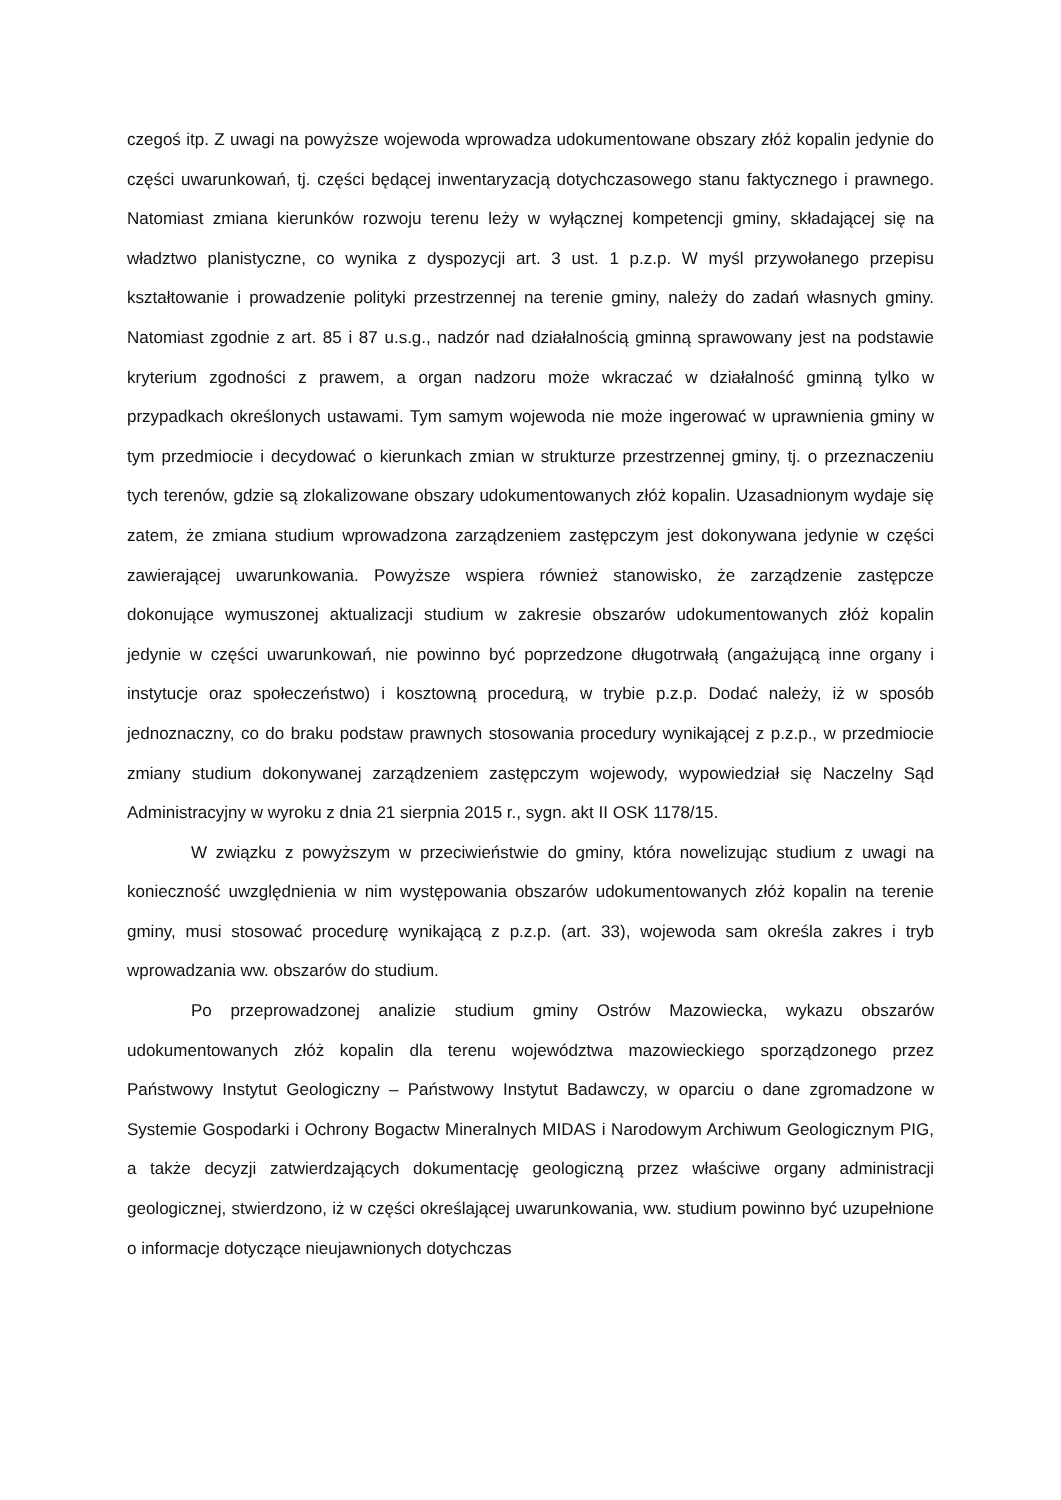czegoś itp. Z uwagi na powyższe wojewoda wprowadza udokumentowane obszary złóż kopalin jedynie do części uwarunkowań, tj. części będącej inwentaryzacją dotychczasowego stanu faktycznego i prawnego. Natomiast zmiana kierunków rozwoju terenu leży w wyłącznej kompetencji gminy, składającej się na władztwo planistyczne, co wynika z dyspozycji art. 3 ust. 1 p.z.p. W myśl przywołanego przepisu kształtowanie i prowadzenie polityki przestrzennej na terenie gminy, należy do zadań własnych gminy. Natomiast zgodnie z art. 85 i 87 u.s.g., nadzór nad działalnością gminną sprawowany jest na podstawie kryterium zgodności z prawem, a organ nadzoru może wkraczać w działalność gminną tylko w przypadkach określonych ustawami. Tym samym wojewoda nie może ingerować w uprawnienia gminy w tym przedmiocie i decydować o kierunkach zmian w strukturze przestrzennej gminy, tj. o przeznaczeniu tych terenów, gdzie są zlokalizowane obszary udokumentowanych złóż kopalin. Uzasadnionym wydaje się zatem, że zmiana studium wprowadzona zarządzeniem zastępczym jest dokonywana jedynie w części zawierającej uwarunkowania. Powyższe wspiera również stanowisko, że zarządzenie zastępcze dokonujące wymuszonej aktualizacji studium w zakresie obszarów udokumentowanych złóż kopalin jedynie w części uwarunkowań, nie powinno być poprzedzone długotrwałą (angażującą inne organy i instytucje oraz społeczeństwo) i kosztowną procedurą, w trybie p.z.p. Dodać należy, iż w sposób jednoznaczny, co do braku podstaw prawnych stosowania procedury wynikającej z p.z.p., w przedmiocie zmiany studium dokonywanej zarządzeniem zastępczym wojewody, wypowiedział się Naczelny Sąd Administracyjny w wyroku z dnia 21 sierpnia 2015 r., sygn. akt II OSK 1178/15.
W związku z powyższym w przeciwieństwie do gminy, która nowelizując studium z uwagi na konieczność uwzględnienia w nim występowania obszarów udokumentowanych złóż kopalin na terenie gminy, musi stosować procedurę wynikającą z p.z.p. (art. 33), wojewoda sam określa zakres i tryb wprowadzania ww. obszarów do studium.
Po przeprowadzonej analizie studium gminy Ostrów Mazowiecka, wykazu obszarów udokumentowanych złóż kopalin dla terenu województwa mazowieckiego sporządzonego przez Państwowy Instytut Geologiczny – Państwowy Instytut Badawczy, w oparciu o dane zgromadzone w Systemie Gospodarki i Ochrony Bogactw Mineralnych MIDAS i Narodowym Archiwum Geologicznym PIG, a także decyzji zatwierdzających dokumentację geologiczną przez właściwe organy administracji geologicznej, stwierdzono, iż w części określającej uwarunkowania, ww. studium powinno być uzupełnione o informacje dotyczące nieujawnionych dotychczas